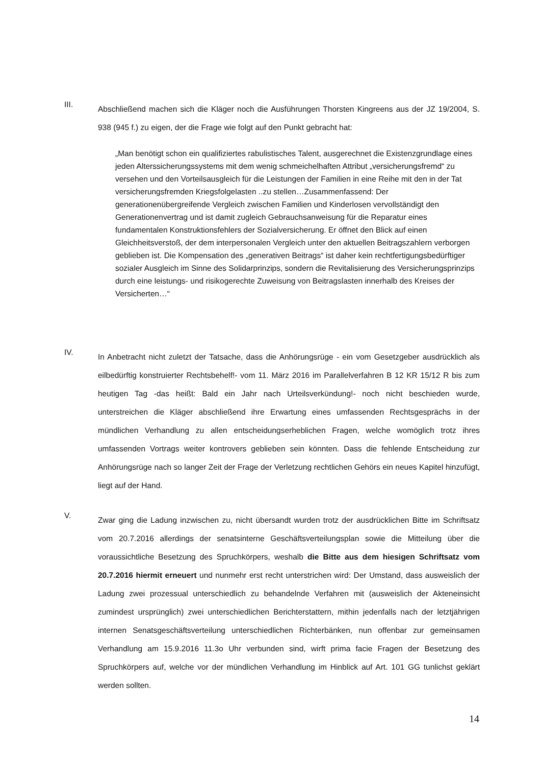III.
Abschließend machen sich die Kläger noch die Ausführungen Thorsten Kingreens aus der JZ 19/2004, S. 938 (945 f.) zu eigen, der die Frage wie folgt auf den Punkt gebracht hat:
„Man benötigt schon ein qualifiziertes rabulistisches Talent, ausgerechnet die Existenz­grundlage eines jeden Alterssicherungssystems mit dem wenig schmeichelhaften Attribut „versicherungsfremd“ zu versehen und den Vorteilsausgleich für die Leistungen der Fa­milien in eine Reihe mit den in der Tat versicherungsfremden Kriegsfolgelasten ..zu stel­len…Zusammenfassend: Der generationenübergreifende Vergleich zwischen Familien und Kinderlosen vervollständigt den Generationenvertrag und ist damit zugleich Ge­brauchsanweisung für die Reparatur eines fundamentalen Konstruktionsfehlers der Sozi­alversicherung. Er öffnet den Blick auf einen Gleichheitsverstoß, der dem interpersona­len Vergleich unter den aktuellen Beitragszahlern verborgen geblieben ist. Die Kompen­sation des „generativen Beitrags“ ist daher kein rechtfertigungsbedürftiger sozialer Aus­gleich im Sinne des Solidarprinzips, sondern die Revitalisierung des Versicherungsprinzips durch eine leistungs- und risikogerechte Zuweisung von Beitragslasten innerhalb des Kreises der Versicherten…“
IV.
In Anbetracht nicht zuletzt der Tatsache, dass die Anhörungsrüge - ein vom Gesetzgeber aus­drücklich als eilbedürftig konstruierter Rechtsbehelf!- vom 11. März 2016 im Parallelverfahren B 12 KR 15/12 R bis zum heutigen Tag -das heißt: Bald ein Jahr nach Urteilsverkündung!- noch nicht beschieden wurde, unterstreichen die Kläger abschließend ihre Erwartung eines umfas­senden Rechtsgesprächs in der mündlichen Verhandlung zu allen entscheidungserheblichen Fragen, welche womöglich trotz ihres umfassenden Vortrags weiter kontrovers geblieben sein könnten. Dass die fehlende Entscheidung zur Anhörungsrüge nach so langer Zeit der Frage der Verletzung rechtlichen Gehörs ein neues Kapitel hinzufügt, liegt auf der Hand.
V.
Zwar ging die Ladung inzwischen zu, nicht übersandt wurden trotz der ausdrücklichen Bitte im Schriftsatz vom 20.7.2016 allerdings der senatsinterne Geschäftsverteilungsplan sowie die Mitteilung über die voraussichtliche Besetzung des Spruchkörpers, weshalb die Bitte aus dem hiesigen Schriftsatz vom 20.7.2016 hiermit erneuert und nunmehr erst recht unterstrichen wird: Der Umstand, dass ausweislich der Ladung zwei prozessual unterschiedlich zu behan­delnde Verfahren mit (ausweislich der Akteneinsicht zumindest ursprünglich) zwei unter­schiedlichen Berichterstattern, mithin jedenfalls nach der letztjährigen internen Senatsge­schäftsverteilung unterschiedlichen Richterbänken, nun offenbar zur gemeinsamen Verhand­lung am 15.9.2016 11.3o Uhr verbunden sind, wirft prima facie Fragen der Besetzung des Spruchkörpers auf, welche vor der mündlichen Verhandlung im Hinblick auf Art. 101 GG tun­lichst geklärt werden sollten.
14